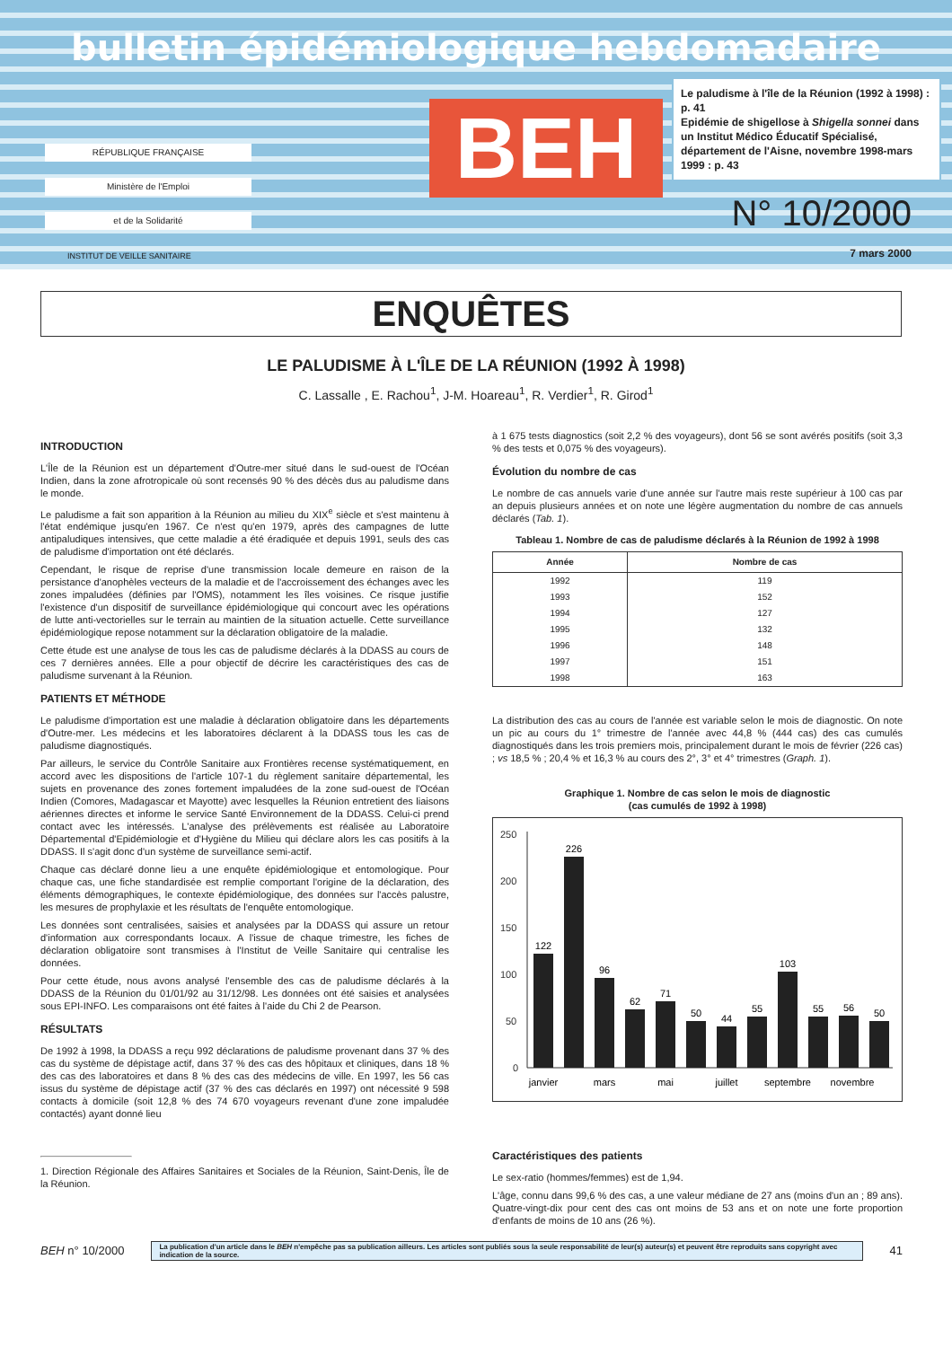bulletin épidémiologique hebdomadaire
RÉPUBLIQUE FRANÇAISE
Ministère de l'Emploi
et de la Solidarité
BEH
Le paludisme à l'île de la Réunion (1992 à 1998) : p. 41
Epidémie de shigellose à Shigella sonnei dans un Institut Médico Éducatif Spécialisé, département de l'Aisne, novembre 1998-mars 1999 : p. 43
N° 10/2000
INSTITUT DE VEILLE SANITAIRE 7 mars 2000
ENQUÊTES
LE PALUDISME À L'ÎLE DE LA RÉUNION (1992 À 1998)
C. Lassalle , E. Rachou<sup>1</sup>, J-M. Hoareau<sup>1</sup>, R. Verdier<sup>1</sup>, R. Girod<sup>1</sup>
INTRODUCTION
L'Île de la Réunion est un département d'Outre-mer situé dans le sud-ouest de l'Océan Indien, dans la zone afrotropicale où sont recensés 90 % des décès dus au paludisme dans le monde.
Le paludisme a fait son apparition à la Réunion au milieu du XIX<sup>e</sup> siècle et s'est maintenu à l'état endémique jusqu'en 1967. Ce n'est qu'en 1979, après des campagnes de lutte antipaludiques intensives, que cette maladie a été éradiquée et depuis 1991, seuls des cas de paludisme d'importation ont été déclarés.
Cependant, le risque de reprise d'une transmission locale demeure en raison de la persistance d'anophèles vecteurs de la maladie et de l'accroissement des échanges avec les zones impaludées (définies par l'OMS), notamment les îles voisines. Ce risque justifie l'existence d'un dispositif de surveillance épidémiologique qui concourt avec les opérations de lutte anti-vectorielles sur le terrain au maintien de la situation actuelle. Cette surveillance épidémiologique repose notamment sur la déclaration obligatoire de la maladie.
Cette étude est une analyse de tous les cas de paludisme déclarés à la DDASS au cours de ces 7 dernières années. Elle a pour objectif de décrire les caractéristiques des cas de paludisme survenant à la Réunion.
PATIENTS ET MÉTHODE
Le paludisme d'importation est une maladie à déclaration obligatoire dans les départements d'Outre-mer. Les médecins et les laboratoires déclarent à la DDASS tous les cas de paludisme diagnostiqués.
Par ailleurs, le service du Contrôle Sanitaire aux Frontières recense systématiquement, en accord avec les dispositions de l'article 107-1 du règlement sanitaire départemental, les sujets en provenance des zones fortement impaludées de la zone sud-ouest de l'Océan Indien (Comores, Madagascar et Mayotte) avec lesquelles la Réunion entretient des liaisons aériennes directes et informe le service Santé Environnement de la DDASS. Celui-ci prend contact avec les intéressés. L'analyse des prélèvements est réalisée au Laboratoire Départemental d'Epidémiologie et d'Hygiène du Milieu qui déclare alors les cas positifs à la DDASS. Il s'agit donc d'un système de surveillance semi-actif.
Chaque cas déclaré donne lieu a une enquête épidémiologique et entomologique. Pour chaque cas, une fiche standardisée est remplie comportant l'origine de la déclaration, des éléments démographiques, le contexte épidémiologique, des données sur l'accès palustre, les mesures de prophylaxie et les résultats de l'enquête entomologique.
Les données sont centralisées, saisies et analysées par la DDASS qui assure un retour d'information aux correspondants locaux. A l'issue de chaque trimestre, les fiches de déclaration obligatoire sont transmises à l'Institut de Veille Sanitaire qui centralise les données.
Pour cette étude, nous avons analysé l'ensemble des cas de paludisme déclarés à la DDASS de la Réunion du 01/01/92 au 31/12/98. Les données ont été saisies et analysées sous EPI-INFO. Les comparaisons ont été faites à l'aide du Chi 2 de Pearson.
RÉSULTATS
De 1992 à 1998, la DDASS a reçu 992 déclarations de paludisme provenant dans 37 % des cas du système de dépistage actif, dans 37 % des cas des hôpitaux et cliniques, dans 18 % des cas des laboratoires et dans 8 % des cas des médecins de ville. En 1997, les 56 cas issus du système de dépistage actif (37 % des cas déclarés en 1997) ont nécessité 9 598 contacts à domicile (soit 12,8 % des 74 670 voyageurs revenant d'une zone impaludée contactés) ayant donné lieu
1. Direction Régionale des Affaires Sanitaires et Sociales de la Réunion, Saint-Denis, Île de la Réunion.
à 1 675 tests diagnostics (soit 2,2 % des voyageurs), dont 56 se sont avérés positifs (soit 3,3 % des tests et 0,075 % des voyageurs).
Évolution du nombre de cas
Le nombre de cas annuels varie d'une année sur l'autre mais reste supérieur à 100 cas par an depuis plusieurs années et on note une légère augmentation du nombre de cas annuels déclarés (Tab. 1).
Tableau 1. Nombre de cas de paludisme déclarés à la Réunion de 1992 à 1998
| Année | Nombre de cas |
| --- | --- |
| 1992 | 119 |
| 1993 | 152 |
| 1994 | 127 |
| 1995 | 132 |
| 1996 | 148 |
| 1997 | 151 |
| 1998 | 163 |
La distribution des cas au cours de l'année est variable selon le mois de diagnostic. On note un pic au cours du 1° trimestre de l'année avec 44,8 % (444 cas) des cas cumulés diagnostiqués dans les trois premiers mois, principalement durant le mois de février (226 cas) ; vs 18,5 % ; 20,4 % et 16,3 % au cours des 2°, 3° et 4° trimestres (Graph. 1).
Graphique 1. Nombre de cas selon le mois de diagnostic
(cas cumulés de 1992 à 1998)
250
200
150
100
50
0
122
226
96
62
71
50
44
55
103
55
56
50
janvier
mars
mai
juillet
septembre
novembre
Caractéristiques des patients
Le sex-ratio (hommes/femmes) est de 1,94.
L'âge, connu dans 99,6 % des cas, a une valeur médiane de 27 ans (moins d'un an ; 89 ans). Quatre-vingt-dix pour cent des cas ont moins de 53 ans et on note une forte proportion d'enfants de moins de 10 ans (26 %).
BEH n° 10/2000
La publication d'un article dans le BEH n'empêche pas sa publication ailleurs. Les articles sont publiés sous la seule responsabilité de leur(s) auteur(s) et peuvent être reproduits sans copyright avec indication de la source.
41